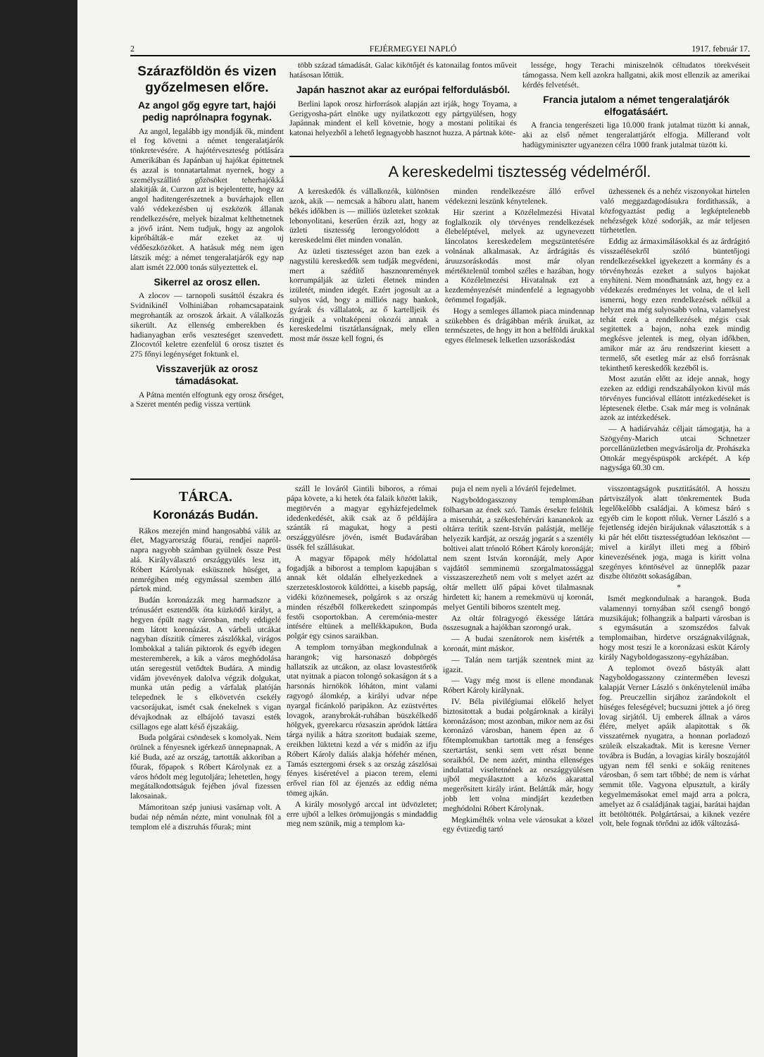2 FEJÉRMEGYEI NAPLÓ 1917. február 17.
Szárazföldön és vizen győzelmesen előre.
Az angol gőg egyre tart, hajói pedig naprólnapra fogynak.
Az angol, legalább igy mondják ők, mindent el fog követni a német tengeralatjárók tönkretevésére. A hajótérveszteség pótlására Amerikában és Japánban uj hajókat épittetnek és azzal is tonnatartalmat nyernek, hogy a személyszállitó gőzösöket teherhajókká alakitják át. Curzon azt is bejelentette, hogy az angol haditengerészetnek a buvárhajok ellen való védekezésben uj eszközök állanak rendelkezésére, melyek bizalmat kelthetnetnek a jövő iránt. Nem tudjuk, hogy az angolok kipróbálták-e már ezeket az uj védőeszközöket. A hatásuk még nem igen látszik még: a német tengeralatjárók egy nap alatt ismét 22.000 tonás sülyeztettek el.
Sikerrel az orosz ellen.
A zlocov — tarnopoli susáttól északra és Svidnikinél Volhiniában rohamcsapataink megrohanták az oroszok árkait. A válalkozás sikerült. Az ellenség emberekben és hadianyagban erős veszteséget szenvedett. Zlocovtól keletre ezenfelül 6 orosz tisztet és 275 főnyi legénységet foktunk el.
Visszaverjük az orosz támadásokat.
A Pátna mentén elfogtunk egy orosz őrséget, a Szeret mentén pedig vissza vertünk
több század támadását. Galac kikötőjét és katonailag fontos műveit hatásosan lőttük.
Japán hasznot akar az európai felfordulásból.
Berlini lapok orosz hirforrások alapján azt irják, hogy Toyama, a Gerigyosha-párt elnöke ugy nyilatkozott egy pártgyülésen, hogy Japánnak mindent el kell követnie, hogy a mostani politikai és katonai helyezből a lehető legnagyobb hasznot huzza. A pártnak köte-
lessége, hogy Terachi miniszelnök céltudatos törekvéseit támogassa. Nem kell azokra hallgatni, akik most ellenzik az amerikai kérdés felvetését.
Francia jutalom a német tengeralatjárók elfogatásáért.
A francia tengerészeti liga 10.000 frank jutalmat tüzött ki annak, aki az első német tengeralattjárót elfogja. Millerand volt hadügyminiszter ugyanezen célra 1000 frank jutalmat tüzött ki.
A kereskedelmi tisztesség védelméről.
A kereskedők és vállalkozók, különösen azok, akik — nemcsak a háboru alatt, hanem békés időkben is — milliós üzleteket szoktak lebonyolitani, keserűen érzik azt, hogy az üzleti tisztesség lerongyolódott a kereskedelmi élet minden vonalán.
Az üzleti tisztességet azon ban ezek a nagystilü kereskedők sem tudják megvédeni, mert a szédítő hasznonremények korrumpálják az üzleti életnek minden izületét, minden idegét. Ezért jogosult az a sulyos vád, hogy a milliós nagy bankok, gyárak és vállalatok, az ő kartelljeik és ringjeik a voltaképeni okozói annak a kereskedelmi tisztátlanságnak, mely ellen most már össze kell fogni, és
minden rendelkezésre álló erővel védekezni leszünk kénytelenek.
Hir szerint a Közélelmezési Hivatal foglalkozik oly törvényes rendelkezések élebeléptével, melyek az ugynevezett láncolatos kereskedelem megszüntetésére volnának alkalmasak. Az árdrágitás és áruuzsoráskodás most már olyan mértéktelenül tombol széles e hazában, hogy a Közélelmezési Hivatalnak ezt a kezdeményezését mindenfelé a legnagyobb örömmel fogadják.
Hogy a semleges államok piaca mindennap szükebben és drágábban mérik áruikat, az természetes, de hogy itt hon a belföldi árukkal egyes élelmesek lelketlen uzsoráskodást
üzhessenek és a nehéz viszonyokat hirtelen való meggazdagodásukra fordithassák, a közfogyaztást pedig a legképtelenebb nehézségek közé sodorják, az már teljesen türhetetlen.
Eddig az ármaximálásokkal és az árdrágitó visszaélésekről szóló büntetőjogi rendelkezésekkel igyekezett a kormány és a törvényhozás ezeket a sulyos bajokat enyhiteni. Nem mondhatnánk azt, hogy ez a védekezés eredményes let volna, de el kell ismerni, hogy ezen rendelkezések nélkül a helyzet ma még sulyosabb volna, valamelyest tehát ezek a rendelkezések mégis csak segitettek a bajon, noha ezek mindig megkésve jelentek is meg, olyan időkben, amikor már az áru rendszerint kiesett a termelő, sőt esetleg már az első forrásnak tekinthető kereskedők kezéből is.
Most azután előtt az ideje annak, hogy ezeken az eddigi rendszabályokon kivül más törvényes funcióval ellátott intézkedéseket is léptesenek életbe. Csak már meg is volnának azok az intézkedések.
— A hadiárvaház céljait támogatja, ha a Szögyény-Marich utcai Schnetzer porcellánüzletben megvásárolja dr. Prohászka Ottokár megyéspüspök arcképét. A kép nagysága 60.30 cm.
TÁRCA.
Koronázás Budán.
Rákos mezején mind hangosabbá válik az élet, Magyarország főurai, rendjei napról-napra nagyobb számban gyülnek össze Pest alá. Királyválasztó országgyülés lesz itt, Róbert Károlynak esküsznek hüséget, a nemrégiben még egymással szemben álló pártok mind.
Budán koronázzák meg harmadszor a trónusáért esztendők óta küzködő királyt, a hegyen épült nagy városban, mely eddigelé nem látott koronázást. A várbeli utcákat nagyban díszitik címeres zászlókkal, virágos lombokkal a talián piktorok és egyéb idegen mesteremberek, a kik a város meghódolása után seregestül vetődtek Budára. A mindig vidám jövevények dalolva végzik dolgukat, munka után pedig a várfalak platóján telepednek le s elkövetvén csekély vacsorájukat, ismét csak énekelnek s vigan dévajkodnak az elbájoló tavaszi esték csillagos ege alatt késő éjszakáig.
Buda polgárai csöndesek s komolyak. Nem örülnek a fényesnek igérkező ünnepnapnak. A kié Buda, azé az ország, tartották akkoriban a főurak, főpapok s Róbert Károlynak ez a város hódolt meg legutoljára; lehetetlen, hogy megátalkodottságuk fejében jóval fizessen lakosainak.
Mámoritoan szép juniusi vasárnap volt. A budai nép némán nézte, mint vonulnak föl a templom elé a diszruhás főurak; mint
száll le lováról Gintili biboros, a római pápa követe, a ki hetek óta falaik között lakik, megtörvén a magyar egyházfejedelmek idedenkedését, akik csak az ő példájára szánták rá magukat, hogy a pesti országgyülésre jövén, ismét Budavárában üssék fel szállásukat.
A magyar főpapok mély hódolattal fogadják a biborost a templom kapujában s annak két oldalán elhelyezkednek a szerzetesklostorok küldöttei, a kisebb papság, vidéki közönemesek, polgárok s az ország minden részéből fölkerekedett szinpompás festői csoportokban. A ceremónia-mester intésére eltünek a mellékkapukon, Buda polgár egy csinos saraikban.
A templom tornyában megkondulnak a harangok; vig harsonaszó dobpörgés hallatszik az utcákon, az olasz lovastestőrök utat nyitnak a piacon tolongó sokaságon át s a harsonás hirnökök lóháton, mint valami ragyogó álomkép, a királyi udvar népe nyargal ficánkoló paripákon. Az ezüstvértes lovagok, aranybrokát-ruhában büszkélkedő hölgyek, gyerekarcu rózsaszin apródok láttára tárga nyilik a hátra szoritott budaiak szeme, ereikben lüktetni kezd a vér s midőn az ifju Róbert Károly daliás alakja hófehér ménen, Tamás esztergomi érsek s az ország zászlósai fényes kiséretével a piacon terem, elemi erővel rian föl az éjenzés az eddig néma tömeg ajkán.
A király mosolygó arccal int üdvözletet; erre ujból a lelkes örömujjongás s mindaddig meg nem szünik, mig a templom ka-
puja el nem nyeli a lóváról fejedelmet.
Nagyboldogasszony templomában fölharsan az ének szó. Tamás érsekre felöltik a miseruhát, a székesfehérvári kananokok az oltárra terítik szent-István palástját, melléje helyezik kardját, az ország jogarát s a szentély boltivei alatt trónoló Róbert Károly koronáját; nem szent István koronáját, mely Apor vajdától semminemü szorgalmatossággal visszaszerezhető nem volt s melyet azért az oltár mellett ülő pápai követ tilalmasnak hirdetett ki; hanem a remekmüvü uj koronát, melyet Gentili biboros szentelt meg.
Az oltár fölragyogó ékessége láttára összesugnak a hajókban szorongó urak.
— A budai szenátorok nem kisérték a koronát, mint máskor.
— Talán nem tartják szentnek mint az igazit.
— Vagy még most is ellene mondanak Róbert Károly királynak.
IV. Béla pivilégiumai előkelő helyet biztositottak a budai polgároknak a királyi koronázáson; most azonban, mikor nem az ősi koronázó városban, hanem épen az ő főtemplomukban tartották meg a fenséges szertartást, senki sem vett részt benne soraikból. De nem azért, mintha ellenséges indulattal viseltetnének az országgyülésen ujból megválasztott a közös akarattal megerősitett király iránt. Belátták már, hogy jobb lett volna mindjárt kezdetben meghódolni Róbert Károlynak.
Megkimélték volna vele városukat a közel egy évtizedig tartó
visszontagságok pusztitásától. A hosszu pártviszályok alatt tönkrementek Buda legelőkelőbb családjai. A kömesz báró s egyéb cim le kopott róluk. Verner László s a fejetlenség idején birájuknak választották s a ki pár hét előtt tisztességtudóan leköszönt — mivel a királyt illeti meg a főbiró kinevezésének joga, maga is kiritt volna szegényes köntösével az ünneplők pazar diszbe öltözött sokaságában.
*
Ismét megkondulnak a harangok. Buda valamennyi tornyában szól csengő bongó muzsikájuk; fölhangzik a balparti városban is s egymásután a szomszédos falvak templomaiban, hirdetve országnakvilágnak, hogy most teszi le a koronázasi esküt Károly király Nagyboldogasszony-egyházában.
A teplomot övező bástyák alatt Nagyboldogasszony czintermében leveszi kalapját Verner László s önkénytelenül imába fog. Preuczellin sirjához zarándokolt el hüséges feleségével; bucsuzni jöttek a jó öreg lovag sirjától. Uj emberek állnak a város élére, melyet apáik alapitottak s ők visszatérnek nyugatra, a honnan porladozó szüleik elszakadtak. Mit is keresne Verner továbra is Budán, a lovagias király boszujától ugyan nem fél senki e sokáig renitenes városban, ő sem tart tőbbé; de nem is várhat semmit tőle. Vagyona elpusztult, a király kegyelmemásokat emel majd arra a polcra, amelyet az ő családjának tagjai, barátai hajdan itt betöltötték. Polgártársai, a kiknek vezére volt, bele fognak törődni az idők változásá-